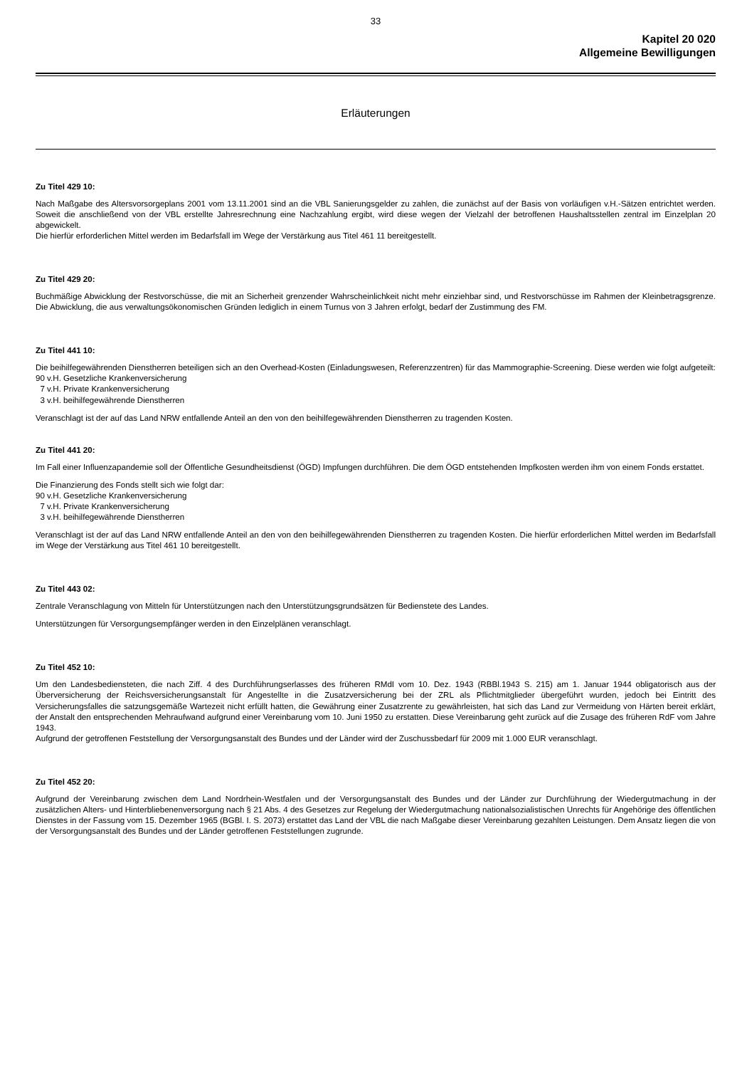33
Kapitel 20 020
Allgemeine Bewilligungen
Erläuterungen
Zu Titel 429 10:
Nach Maßgabe des Altersvorsorgeplans 2001 vom 13.11.2001 sind an die VBL Sanierungsgelder zu zahlen, die zunächst auf der Basis von vorläufigen v.H.-Sätzen entrichtet werden. Soweit die anschließend von der VBL erstellte Jahresrechnung eine Nachzahlung ergibt, wird diese wegen der Vielzahl der betroffenen Haushaltsstellen zentral im Einzelplan 20 abgewickelt.
Die hierfür erforderlichen Mittel werden im Bedarfsfall im Wege der Verstärkung aus Titel 461 11 bereitgestellt.
Zu Titel 429 20:
Buchmäßige Abwicklung der Restvorschüsse, die mit an Sicherheit grenzender Wahrscheinlichkeit nicht mehr einziehbar sind, und Restvorschüsse im Rahmen der Kleinbetragsgrenze. Die Abwicklung, die aus verwaltungsökonomischen Gründen lediglich in einem Turnus von 3 Jahren erfolgt, bedarf der Zustimmung des FM.
Zu Titel 441 10:
Die beihilfegewährenden Dienstherren beteiligen sich an den Overhead-Kosten (Einladungswesen, Referenzzentren) für das Mammographie-Screening. Diese werden wie folgt aufgeteilt:
90 v.H. Gesetzliche Krankenversicherung
7 v.H. Private Krankenversicherung
3 v.H. beihilfegewährende Dienstherren
Veranschlagt ist der auf das Land NRW entfallende Anteil an den von den beihilfegewährenden Dienstherren zu tragenden Kosten.
Zu Titel 441 20:
Im Fall einer Influenzapandemie soll der Öffentliche Gesundheitsdienst (ÖGD) Impfungen durchführen. Die dem ÖGD entstehenden Impfkosten werden ihm von einem Fonds erstattet.
Die Finanzierung des Fonds stellt sich wie folgt dar:
90 v.H. Gesetzliche Krankenversicherung
7 v.H. Private Krankenversicherung
3 v.H. beihilfegewährende Dienstherren
Veranschlagt ist der auf das Land NRW entfallende Anteil an den von den beihilfegewährenden Dienstherren zu tragenden Kosten. Die hierfür erforderlichen Mittel werden im Bedarfsfall im Wege der Verstärkung aus Titel 461 10 bereitgestellt.
Zu Titel 443 02:
Zentrale Veranschlagung von Mitteln für Unterstützungen nach den Unterstützungsgrundsätzen für Bedienstete des Landes.
Unterstützungen für Versorgungsempfänger werden in den Einzelplänen veranschlagt.
Zu Titel 452 10:
Um den Landesbediensteten, die nach Ziff. 4 des Durchführungserlasses des früheren RMdI vom 10. Dez. 1943 (RBBl.1943 S. 215) am 1. Januar 1944 obligatorisch aus der Überversicherung der Reichsversicherungsanstalt für Angestellte in die Zusatzversicherung bei der ZRL als Pflichtmitglieder übergeführt wurden, jedoch bei Eintritt des Versicherungsfalles die satzungsgemäße Wartezeit nicht erfüllt hatten, die Gewährung einer Zusatzrente zu gewährleisten, hat sich das Land zur Vermeidung von Härten bereit erklärt, der Anstalt den entsprechenden Mehraufwand aufgrund einer Vereinbarung vom 10. Juni 1950 zu erstatten. Diese Vereinbarung geht zurück auf die Zusage des früheren RdF vom Jahre 1943.
Aufgrund der getroffenen Feststellung der Versorgungsanstalt des Bundes und der Länder wird der Zuschussbedarf für 2009 mit 1.000 EUR veranschlagt.
Zu Titel 452 20:
Aufgrund der Vereinbarung zwischen dem Land Nordrhein-Westfalen und der Versorgungsanstalt des Bundes und der Länder zur Durchführung der Wiedergutmachung in der zusätzlichen Alters- und Hinterbliebenenversorgung nach § 21 Abs. 4 des Gesetzes zur Regelung der Wiedergutmachung nationalsozialistischen Unrechts für Angehörige des öffentlichen Dienstes in der Fassung vom 15. Dezember 1965 (BGBl. I. S. 2073) erstattet das Land der VBL die nach Maßgabe dieser Vereinbarung gezahlten Leistungen. Dem Ansatz liegen die von der Versorgungsanstalt des Bundes und der Länder getroffenen Feststellungen zugrunde.